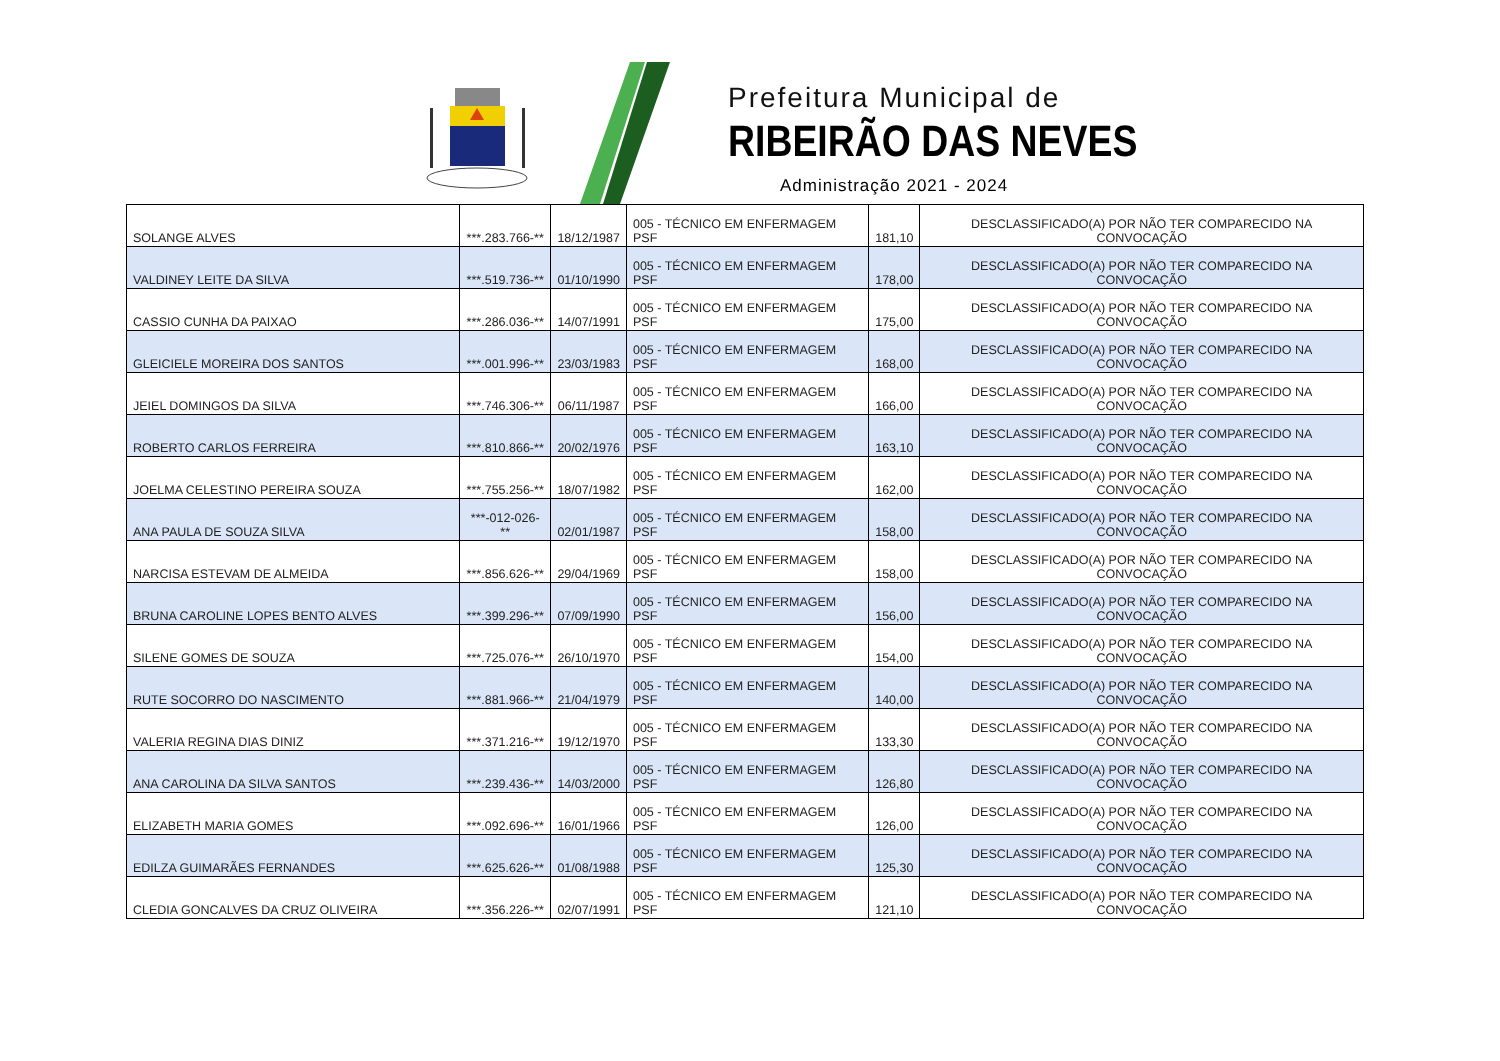Prefeitura Municipal de
RIBEIRÃO DAS NEVES
Administração 2021 - 2024
| SOLANGE ALVES | ***.283.766-** | 18/12/1987 | 005 - TÉCNICO EM ENFERMAGEM PSF | 181,10 | DESCLASSIFICADO(A) POR NÃO TER COMPARECIDO NA CONVOCAÇÃO |
| VALDINEY LEITE DA SILVA | ***.519.736-** | 01/10/1990 | 005 - TÉCNICO EM ENFERMAGEM PSF | 178,00 | DESCLASSIFICADO(A) POR NÃO TER COMPARECIDO NA CONVOCAÇÃO |
| CASSIO CUNHA DA PAIXAO | ***.286.036-** | 14/07/1991 | 005 - TÉCNICO EM ENFERMAGEM PSF | 175,00 | DESCLASSIFICADO(A) POR NÃO TER COMPARECIDO NA CONVOCAÇÃO |
| GLEICIELE MOREIRA DOS SANTOS | ***.001.996-** | 23/03/1983 | 005 - TÉCNICO EM ENFERMAGEM PSF | 168,00 | DESCLASSIFICADO(A) POR NÃO TER COMPARECIDO NA CONVOCAÇÃO |
| JEIEL DOMINGOS DA SILVA | ***.746.306-** | 06/11/1987 | 005 - TÉCNICO EM ENFERMAGEM PSF | 166,00 | DESCLASSIFICADO(A) POR NÃO TER COMPARECIDO NA CONVOCAÇÃO |
| ROBERTO CARLOS FERREIRA | ***.810.866-** | 20/02/1976 | 005 - TÉCNICO EM ENFERMAGEM PSF | 163,10 | DESCLASSIFICADO(A) POR NÃO TER COMPARECIDO NA CONVOCAÇÃO |
| JOELMA CELESTINO PEREIRA SOUZA | ***.755.256-** | 18/07/1982 | 005 - TÉCNICO EM ENFERMAGEM PSF | 162,00 | DESCLASSIFICADO(A) POR NÃO TER COMPARECIDO NA CONVOCAÇÃO |
| ANA PAULA DE SOUZA SILVA | ***-012-026-** | 02/01/1987 | 005 - TÉCNICO EM ENFERMAGEM PSF | 158,00 | DESCLASSIFICADO(A) POR NÃO TER COMPARECIDO NA CONVOCAÇÃO |
| NARCISA ESTEVAM DE ALMEIDA | ***.856.626-** | 29/04/1969 | 005 - TÉCNICO EM ENFERMAGEM PSF | 158,00 | DESCLASSIFICADO(A) POR NÃO TER COMPARECIDO NA CONVOCAÇÃO |
| BRUNA CAROLINE LOPES BENTO ALVES | ***.399.296-** | 07/09/1990 | 005 - TÉCNICO EM ENFERMAGEM PSF | 156,00 | DESCLASSIFICADO(A) POR NÃO TER COMPARECIDO NA CONVOCAÇÃO |
| SILENE GOMES DE SOUZA | ***.725.076-** | 26/10/1970 | 005 - TÉCNICO EM ENFERMAGEM PSF | 154,00 | DESCLASSIFICADO(A) POR NÃO TER COMPARECIDO NA CONVOCAÇÃO |
| RUTE SOCORRO DO NASCIMENTO | ***.881.966-** | 21/04/1979 | 005 - TÉCNICO EM ENFERMAGEM PSF | 140,00 | DESCLASSIFICADO(A) POR NÃO TER COMPARECIDO NA CONVOCAÇÃO |
| VALERIA REGINA DIAS DINIZ | ***.371.216-** | 19/12/1970 | 005 - TÉCNICO EM ENFERMAGEM PSF | 133,30 | DESCLASSIFICADO(A) POR NÃO TER COMPARECIDO NA CONVOCAÇÃO |
| ANA CAROLINA DA SILVA SANTOS | ***.239.436-** | 14/03/2000 | 005 - TÉCNICO EM ENFERMAGEM PSF | 126,80 | DESCLASSIFICADO(A) POR NÃO TER COMPARECIDO NA CONVOCAÇÃO |
| ELIZABETH MARIA GOMES | ***.092.696-** | 16/01/1966 | 005 - TÉCNICO EM ENFERMAGEM PSF | 126,00 | DESCLASSIFICADO(A) POR NÃO TER COMPARECIDO NA CONVOCAÇÃO |
| EDILZA GUIMARÃES FERNANDES | ***.625.626-** | 01/08/1988 | 005 - TÉCNICO EM ENFERMAGEM PSF | 125,30 | DESCLASSIFICADO(A) POR NÃO TER COMPARECIDO NA CONVOCAÇÃO |
| CLEDIA GONCALVES DA CRUZ OLIVEIRA | ***.356.226-** | 02/07/1991 | 005 - TÉCNICO EM ENFERMAGEM PSF | 121,10 | DESCLASSIFICADO(A) POR NÃO TER COMPARECIDO NA CONVOCAÇÃO |